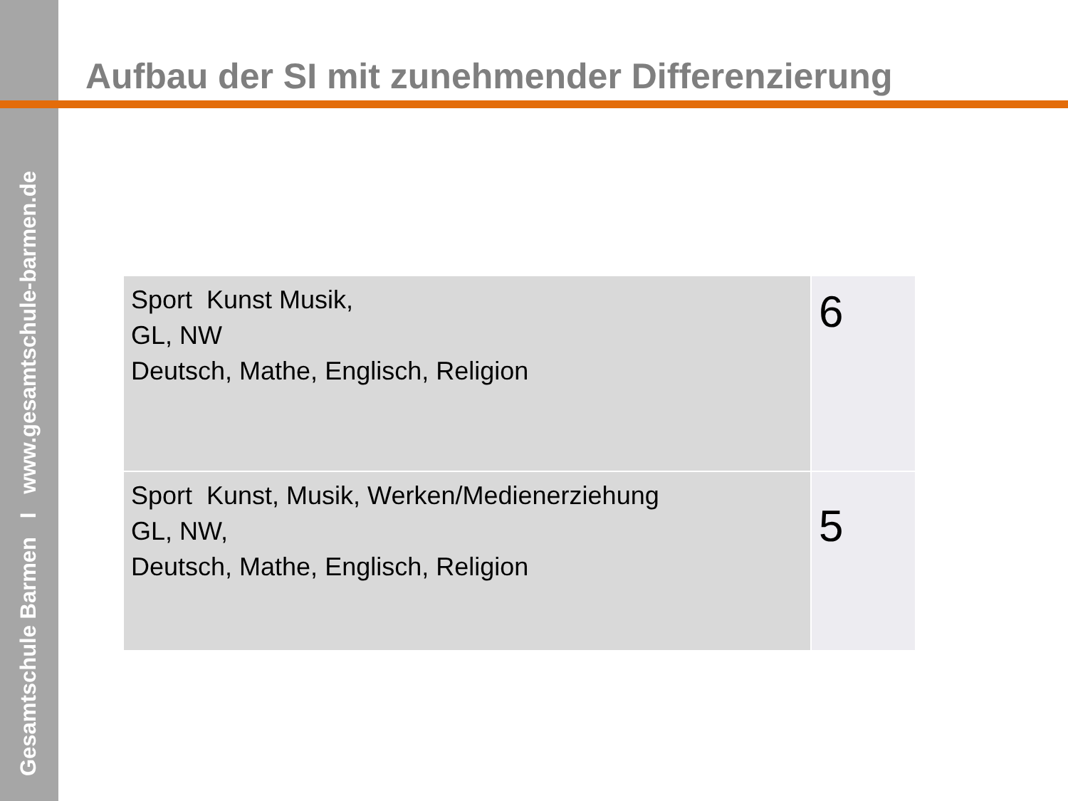Gesamtschule Barmen I www.gesamtschule-barmen.de
Aufbau der SI mit zunehmender Differenzierung
| Sport Kunst Musik, GL, NW Deutsch, Mathe, Englisch, Religion | 6 |
| Sport Kunst, Musik, Werken/Medienerziehung GL, NW, Deutsch, Mathe, Englisch, Religion | 5 |